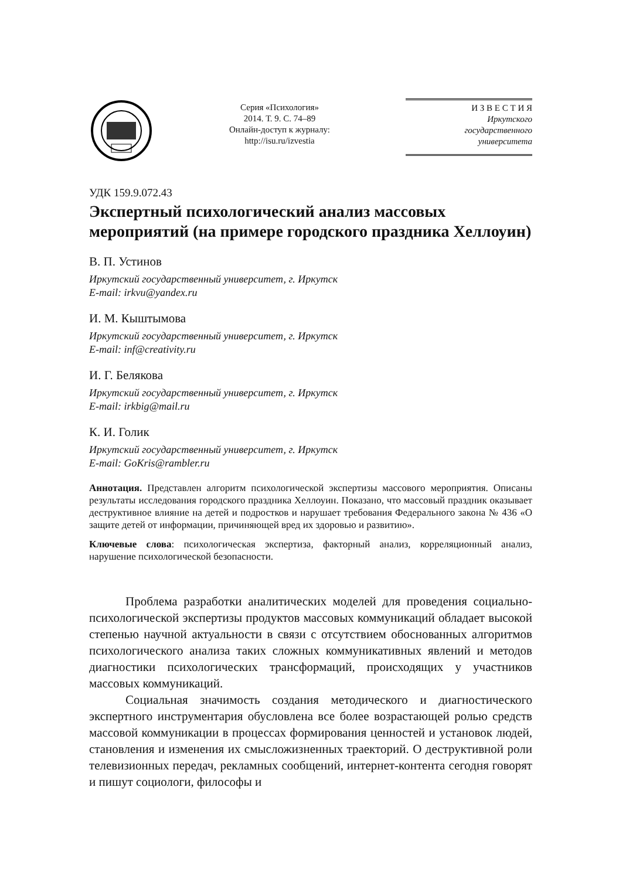Серия «Психология»
2014. Т. 9. С. 74–89
Онлайн-доступ к журналу:
http://isu.ru/izvestia
И З В Е С Т И Я
Иркутского
государственного
университета
УДК 159.9.072.43
Экспертный психологический анализ массовых мероприятий (на примере городского праздника Хеллоуин)
В. П. Устинов
Иркутский государственный университет, г. Иркутск
E-mail: irkvu@yandex.ru
И. М. Кыштымова
Иркутский государственный университет, г. Иркутск
E-mail: inf@creativity.ru
И. Г. Белякова
Иркутский государственный университет, г. Иркутск
E-mail: irkbig@mail.ru
К. И. Голик
Иркутский государственный университет, г. Иркутск
E-mail: GoKris@rambler.ru
Аннотация. Представлен алгоритм психологической экспертизы массового мероприятия. Описаны результаты исследования городского праздника Хеллоуин. Показано, что массовый праздник оказывает деструктивное влияние на детей и подростков и нарушает требования Федерального закона № 436 «О защите детей от информации, причиняющей вред их здоровью и развитию».
Ключевые слова: психологическая экспертиза, факторный анализ, корреляционный анализ, нарушение психологической безопасности.
Проблема разработки аналитических моделей для проведения социально-психологической экспертизы продуктов массовых коммуникаций обладает высокой степенью научной актуальности в связи с отсутствием обоснованных алгоритмов психологического анализа таких сложных коммуникативных явлений и методов диагностики психологических трансформаций, происходящих у участников массовых коммуникаций.
Социальная значимость создания методического и диагностического экспертного инструментария обусловлена все более возрастающей ролью средств массовой коммуникации в процессах формирования ценностей и установок людей, становления и изменения их смысложизненных траекторий. О деструктивной роли телевизионных передач, рекламных сообщений, интернет-контента сегодня говорят и пишут социологи, философы и